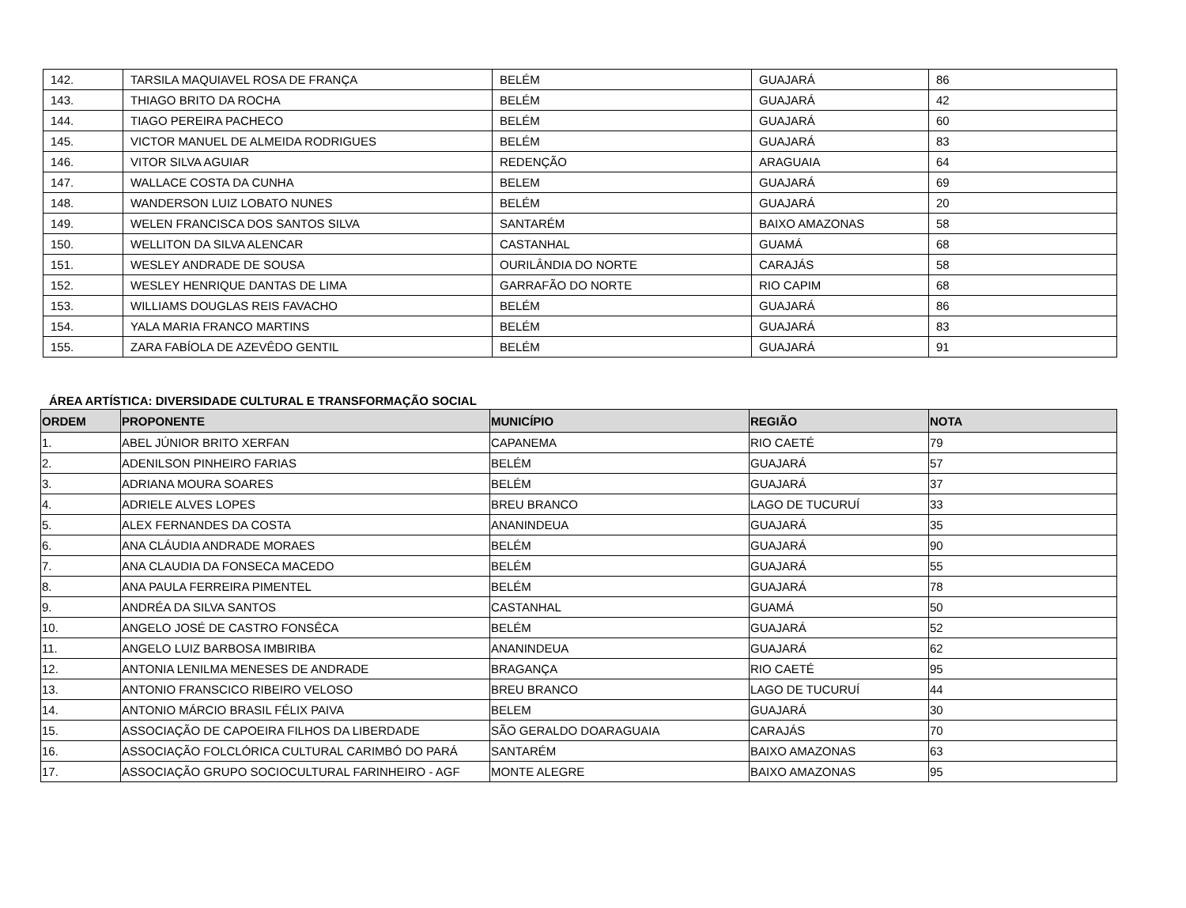| 142. | TARSILA MAQUIAVEL ROSA DE FRANÇA | BELÉM | GUAJARÁ | 86 |
| 143. | THIAGO BRITO DA ROCHA | BELÉM | GUAJARÁ | 42 |
| 144. | TIAGO PEREIRA PACHECO | BELÉM | GUAJARÁ | 60 |
| 145. | VICTOR MANUEL DE ALMEIDA RODRIGUES | BELÉM | GUAJARÁ | 83 |
| 146. | VITOR SILVA AGUIAR | REDENÇÃO | ARAGUAIA | 64 |
| 147. | WALLACE COSTA DA CUNHA | BELEM | GUAJARÁ | 69 |
| 148. | WANDERSON LUIZ LOBATO NUNES | BELÉM | GUAJARÁ | 20 |
| 149. | WELEN FRANCISCA DOS SANTOS SILVA | SANTARÉM | BAIXO AMAZONAS | 58 |
| 150. | WELLITON DA SILVA ALENCAR | CASTANHAL | GUAMÁ | 68 |
| 151. | WESLEY ANDRADE DE SOUSA | OURILÂNDIA DO NORTE | CARAJÁS | 58 |
| 152. | WESLEY HENRIQUE DANTAS DE LIMA | GARRAFÃO DO NORTE | RIO CAPIM | 68 |
| 153. | WILLIAMS DOUGLAS REIS FAVACHO | BELÉM | GUAJARÁ | 86 |
| 154. | YALA MARIA FRANCO MARTINS | BELÉM | GUAJARÁ | 83 |
| 155. | ZARA FABÍOLA DE AZEVÊDO GENTIL | BELÉM | GUAJARÁ | 91 |
ÁREA ARTÍSTICA: DIVERSIDADE CULTURAL E TRANSFORMAÇÃO SOCIAL
| ORDEM | PROPONENTE | MUNICÍPIO | REGIÃO | NOTA |
| --- | --- | --- | --- | --- |
| 1. | ABEL JÚNIOR BRITO XERFAN | CAPANEMA | RIO CAETÉ | 79 |
| 2. | ADENILSON PINHEIRO FARIAS | BELÉM | GUAJARÁ | 57 |
| 3. | ADRIANA MOURA SOARES | BELÉM | GUAJARÁ | 37 |
| 4. | ADRIELE ALVES LOPES | BREU BRANCO | LAGO DE TUCURUÍ | 33 |
| 5. | ALEX FERNANDES DA COSTA | ANANINDEUA | GUAJARÁ | 35 |
| 6. | ANA CLÁUDIA ANDRADE MORAES | BELÉM | GUAJARÁ | 90 |
| 7. | ANA CLAUDIA DA FONSECA MACEDO | BELÉM | GUAJARÁ | 55 |
| 8. | ANA PAULA FERREIRA PIMENTEL | BELÉM | GUAJARÁ | 78 |
| 9. | ANDRÉA DA SILVA SANTOS | CASTANHAL | GUAMÁ | 50 |
| 10. | ANGELO JOSÉ DE CASTRO FONSÊCA | BELÉM | GUAJARÁ | 52 |
| 11. | ANGELO LUIZ BARBOSA IMBIRIBA | ANANINDEUA | GUAJARÁ | 62 |
| 12. | ANTONIA LENILMA MENESES DE ANDRADE | BRAGANÇA | RIO CAETÉ | 95 |
| 13. | ANTONIO FRANSCICO RIBEIRO VELOSO | BREU BRANCO | LAGO DE TUCURUÍ | 44 |
| 14. | ANTONIO MÁRCIO BRASIL FÉLIX PAIVA | BELEM | GUAJARÁ | 30 |
| 15. | ASSOCIAÇÃO DE CAPOEIRA FILHOS DA LIBERDADE | SÃO GERALDO DOARAGUAIA | CARAJÁS | 70 |
| 16. | ASSOCIAÇÃO FOLCLÓRICA CULTURAL CARIMBÓ DO PARÁ | SANTARÉM | BAIXO AMAZONAS | 63 |
| 17. | ASSOCIAÇÃO GRUPO SOCIOCULTURAL FARINHEIRO - AGF | MONTE ALEGRE | BAIXO AMAZONAS | 95 |